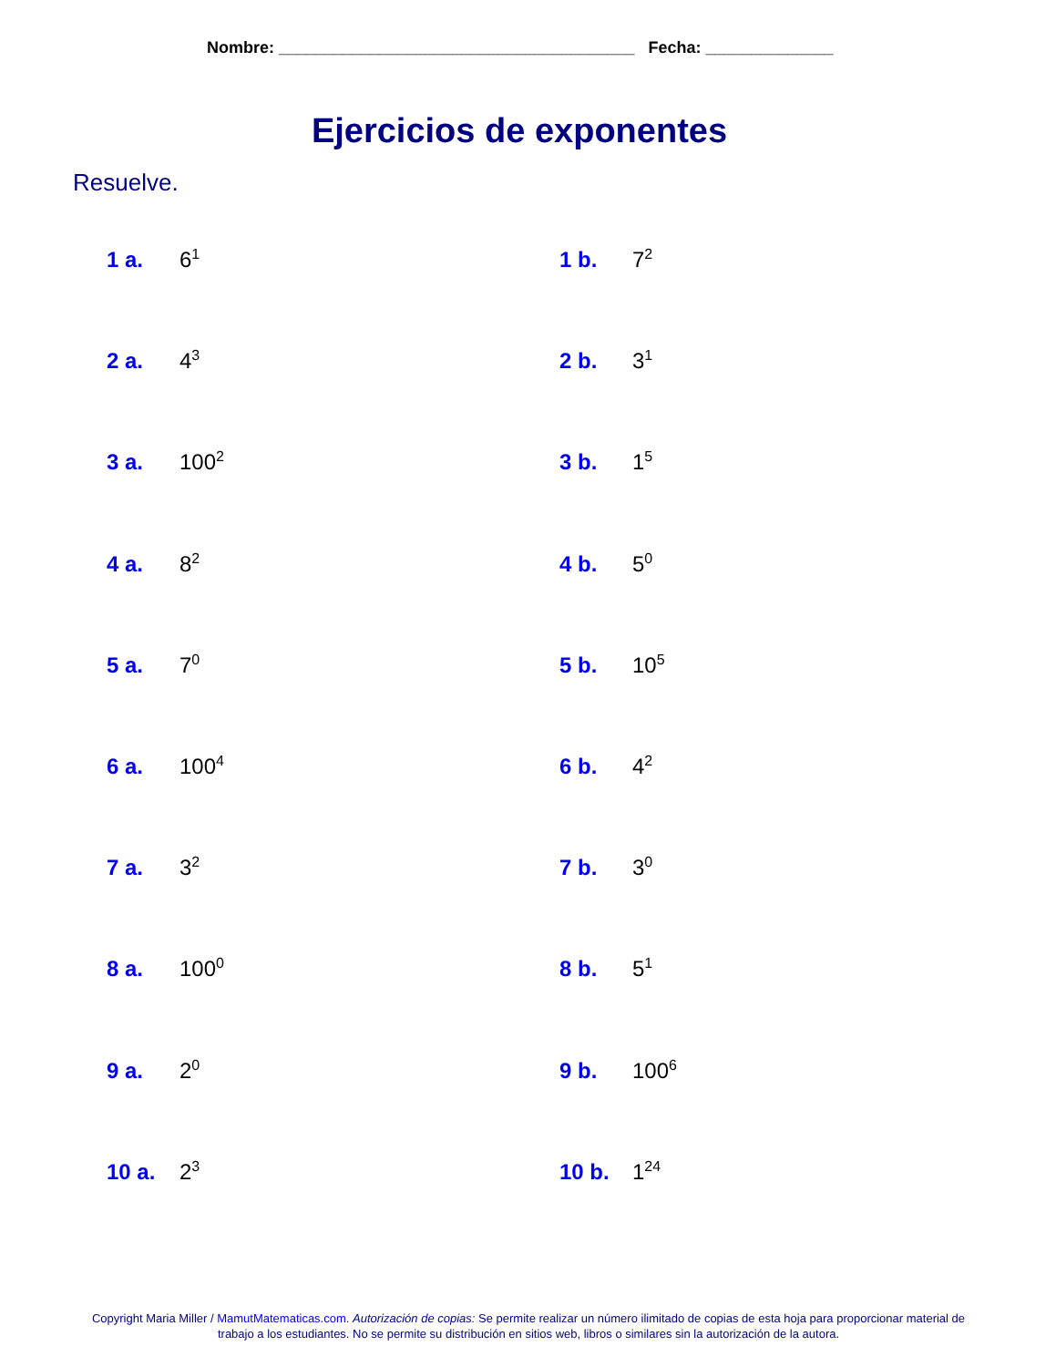Nombre: _______________________________________ Fecha: ______________
Ejercicios de exponentes
Resuelve.
1 a. 6<sup>1</sup>
1 b. 7<sup>2</sup>
2 a. 4<sup>3</sup>
2 b. 3<sup>1</sup>
3 a. 100<sup>2</sup>
3 b. 1<sup>5</sup>
4 a. 8<sup>2</sup>
4 b. 5<sup>0</sup>
5 a. 7<sup>0</sup>
5 b. 10<sup>5</sup>
6 a. 100<sup>4</sup>
6 b. 4<sup>2</sup>
7 a. 3<sup>2</sup>
7 b. 3<sup>0</sup>
8 a. 100<sup>0</sup>
8 b. 5<sup>1</sup>
9 a. 2<sup>0</sup>
9 b. 100<sup>6</sup>
10 a. 2<sup>3</sup>
10 b. 1<sup>24</sup>
Copyright Maria Miller / MamutMatematicas.com. Autorización de copias: Se permite realizar un número ilimitado de copias de esta hoja para proporcionar material de trabajo a los estudiantes. No se permite su distribución en sitios web, libros o similares sin la autorización de la autora.